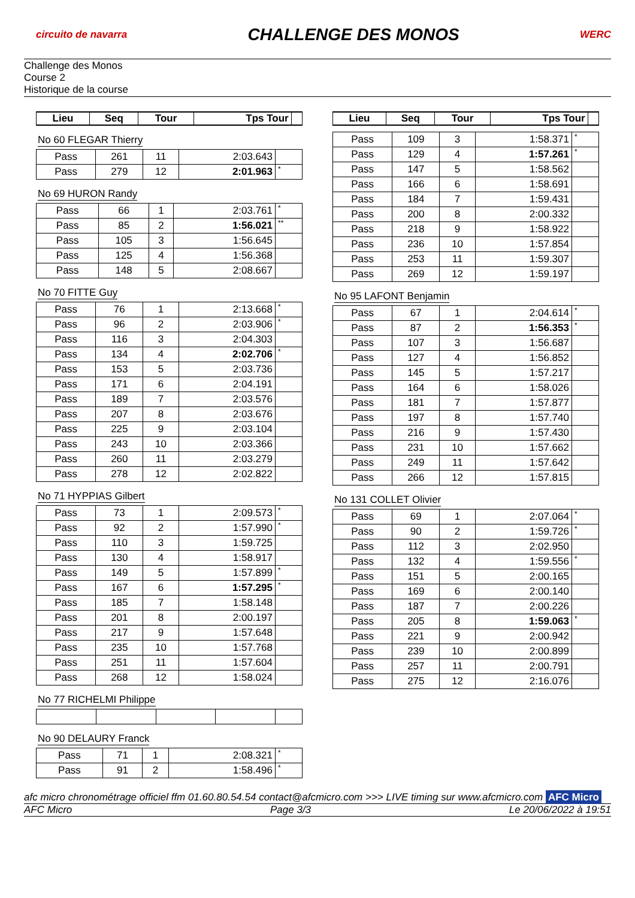circuito de navarra
CHALLENGE DES MONOS
WERC
Challenge des Monos
Course 2
Historique de la course
| Lieu | Seq | Tour | Tps Tour | |
| --- | --- | --- | --- | --- |
No 60 FLEGAR Thierry
| Pass | 261 | 11 | 2:03.643 | |
| Pass | 279 | 12 | 2:01.963 | * |
No 69 HURON Randy
| Pass | 66 | 1 | 2:03.761 | * |
| Pass | 85 | 2 | 1:56.021 | ** |
| Pass | 105 | 3 | 1:56.645 | |
| Pass | 125 | 4 | 1:56.368 | |
| Pass | 148 | 5 | 2:08.667 | |
No 70 FITTE Guy
| Pass | 76 | 1 | 2:13.668 | * |
| Pass | 96 | 2 | 2:03.906 | * |
| Pass | 116 | 3 | 2:04.303 | |
| Pass | 134 | 4 | 2:02.706 | * |
| Pass | 153 | 5 | 2:03.736 | |
| Pass | 171 | 6 | 2:04.191 | |
| Pass | 189 | 7 | 2:03.576 | |
| Pass | 207 | 8 | 2:03.676 | |
| Pass | 225 | 9 | 2:03.104 | |
| Pass | 243 | 10 | 2:03.366 | |
| Pass | 260 | 11 | 2:03.279 | |
| Pass | 278 | 12 | 2:02.822 | |
No 71 HYPPIAS Gilbert
| Pass | 73 | 1 | 2:09.573 | * |
| Pass | 92 | 2 | 1:57.990 | * |
| Pass | 110 | 3 | 1:59.725 | |
| Pass | 130 | 4 | 1:58.917 | |
| Pass | 149 | 5 | 1:57.899 | * |
| Pass | 167 | 6 | 1:57.295 | * |
| Pass | 185 | 7 | 1:58.148 | |
| Pass | 201 | 8 | 2:00.197 | |
| Pass | 217 | 9 | 1:57.648 | |
| Pass | 235 | 10 | 1:57.768 | |
| Pass | 251 | 11 | 1:57.604 | |
| Pass | 268 | 12 | 1:58.024 | |
No 77 RICHELMI Philippe No 90 DELAURY Franck
| Pass | 71 | 1 | 2:08.321 | * |
| Pass | 91 | 2 | 1:58.496 | * |
| Lieu | Seq | Tour | Tps Tour | |
| --- | --- | --- | --- | --- |
| Pass | 109 | 3 | 1:58.371 | * |
| Pass | 129 | 4 | 1:57.261 | * |
| Pass | 147 | 5 | 1:58.562 | |
| Pass | 166 | 6 | 1:58.691 | |
| Pass | 184 | 7 | 1:59.431 | |
| Pass | 200 | 8 | 2:00.332 | |
| Pass | 218 | 9 | 1:58.922 | |
| Pass | 236 | 10 | 1:57.854 | |
| Pass | 253 | 11 | 1:59.307 | |
| Pass | 269 | 12 | 1:59.197 | |
No 95 LAFONT Benjamin
| Pass | 67 | 1 | 2:04.614 | * |
| Pass | 87 | 2 | 1:56.353 | * |
| Pass | 107 | 3 | 1:56.687 | |
| Pass | 127 | 4 | 1:56.852 | |
| Pass | 145 | 5 | 1:57.217 | |
| Pass | 164 | 6 | 1:58.026 | |
| Pass | 181 | 7 | 1:57.877 | |
| Pass | 197 | 8 | 1:57.740 | |
| Pass | 216 | 9 | 1:57.430 | |
| Pass | 231 | 10 | 1:57.662 | |
| Pass | 249 | 11 | 1:57.642 | |
| Pass | 266 | 12 | 1:57.815 | |
No 131 COLLET Olivier
| Pass | 69 | 1 | 2:07.064 | * |
| Pass | 90 | 2 | 1:59.726 | * |
| Pass | 112 | 3 | 2:02.950 | |
| Pass | 132 | 4 | 1:59.556 | * |
| Pass | 151 | 5 | 2:00.165 | |
| Pass | 169 | 6 | 2:00.140 | |
| Pass | 187 | 7 | 2:00.226 | |
| Pass | 205 | 8 | 1:59.063 | * |
| Pass | 221 | 9 | 2:00.942 | |
| Pass | 239 | 10 | 2:00.899 | |
| Pass | 257 | 11 | 2:00.791 | |
| Pass | 275 | 12 | 2:16.076 | |
afc micro chronométrage officiel ffm 01.60.80.54.54 contact@afcmicro.com >>> LIVE timing sur www.afcmicro.com AFC Micro
AFC Micro Page 3/3 Le 20/06/2022 à 19:51